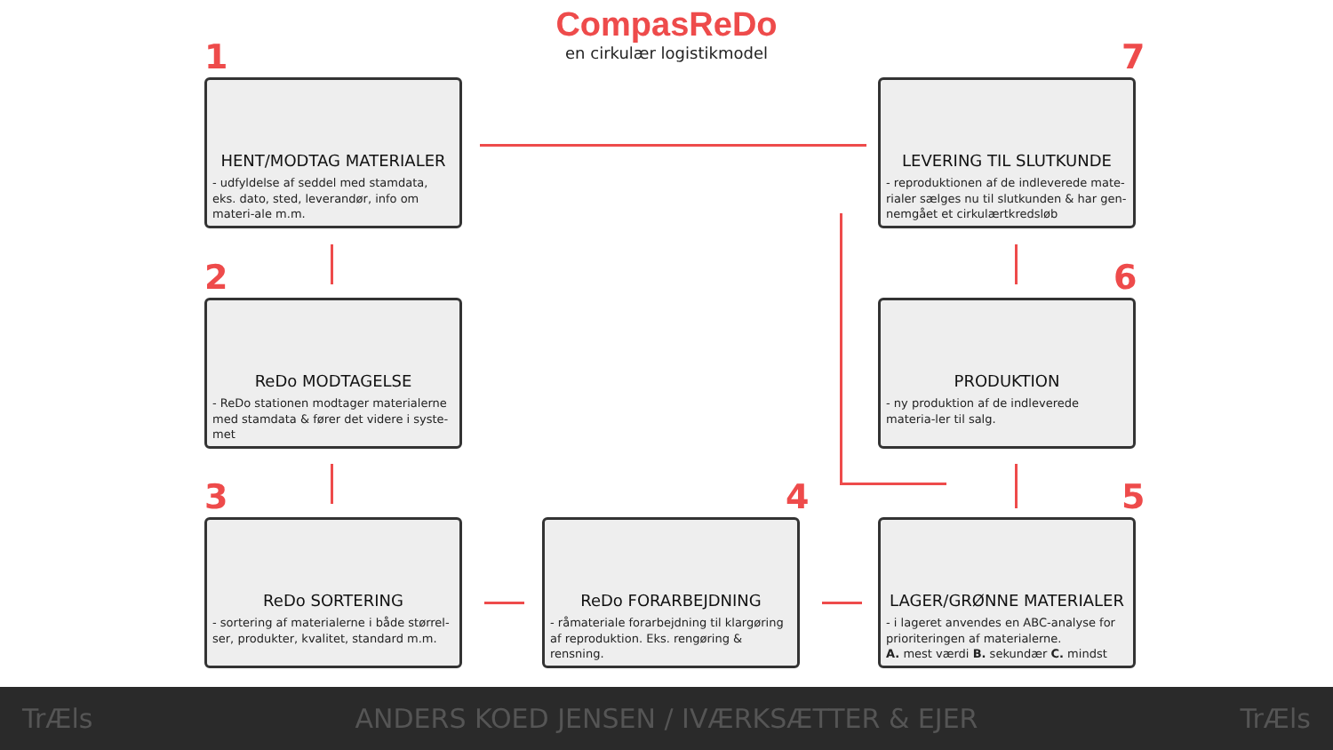CompasReDo
en cirkulær logistikmodel
1
HENT/MODTAG MATERIALER
- udfyldelse af seddel med stamdata, eks. dato, sted, leverandør, info om materi-ale m.m.
2
ReDo MODTAGELSE
- ReDo stationen modtager materialerne med stamdata & fører det videre i syste-met
3
ReDo SORTERING
- sortering af materialerne i både størrel-ser, produkter, kvalitet, standard m.m.
4
ReDo FORARBEJDNING
- råmateriale forarbejdning til klargøring af reproduktion. Eks. rengøring & rensning.
5
LAGER/GRØNNE MATERIALER
- i lageret anvendes en ABC-analyse for prioriteringen af materialerne.
A. mest værdi B. sekundær C. mindst
6
PRODUKTION
- ny produktion af de indleverede materia-ler til salg.
7
LEVERING TIL SLUTKUNDE
- reproduktionen af de indleverede mate-rialer sælges nu til slutkunden & har gen-nemgået et cirkulærtkredsløb
TrÆls ANDERS KOED JENSEN / IVÆRKSÆTTER & EJER TrÆls